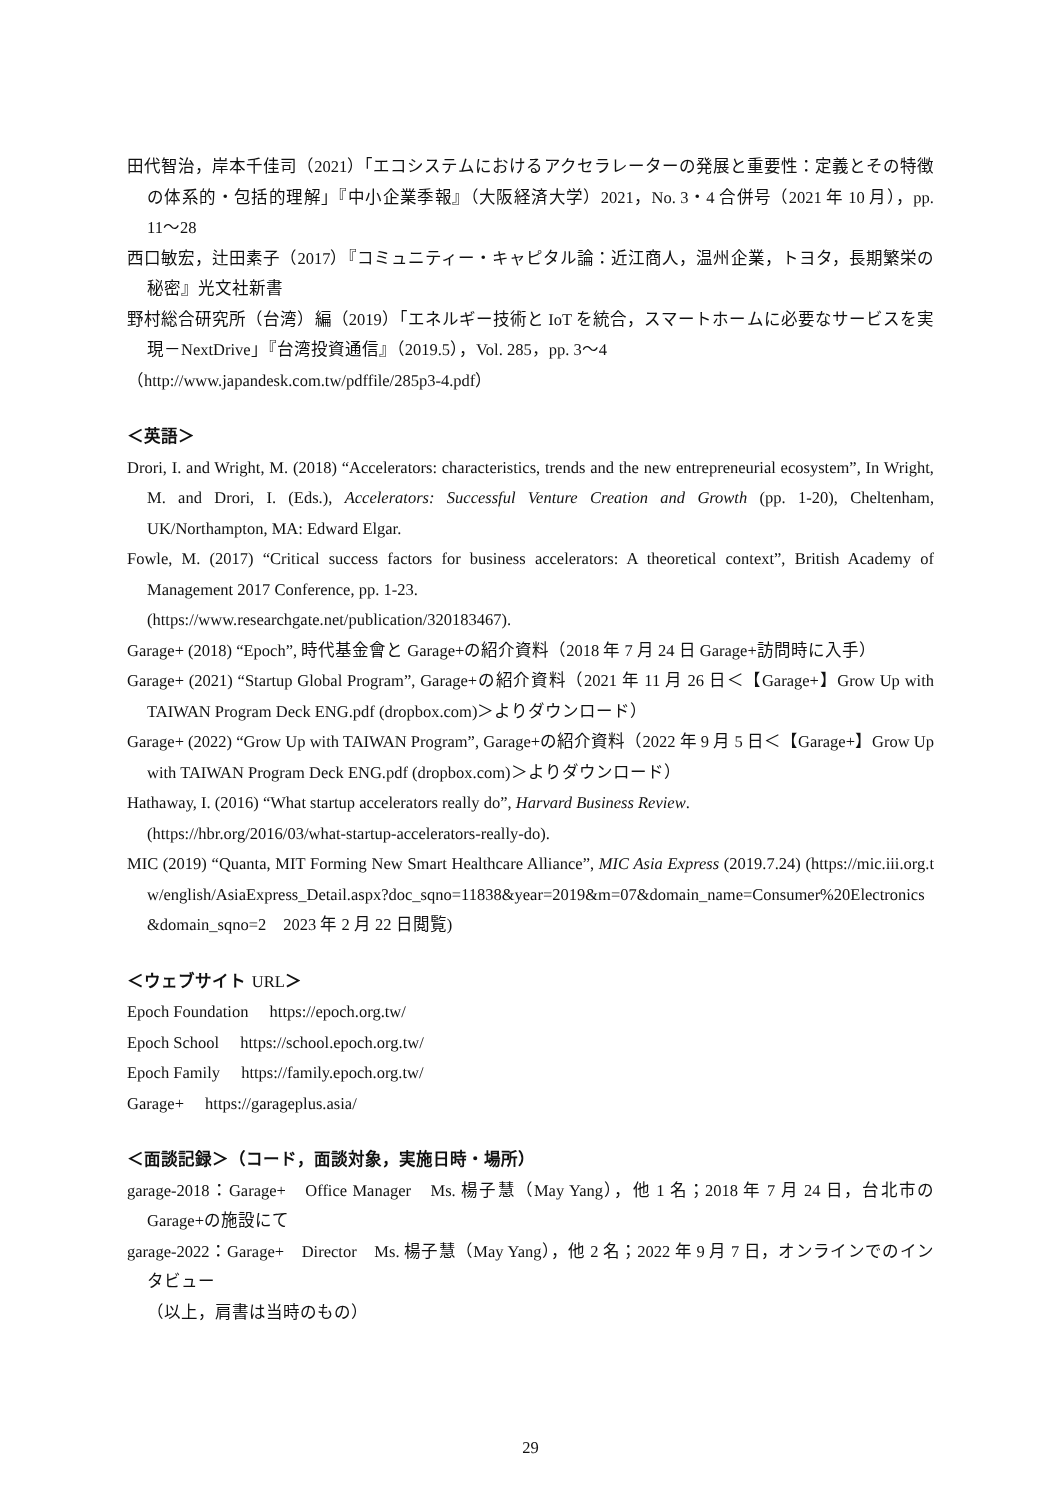田代智治，岸本千佳司（2021）「エコシステムにおけるアクセラレーターの発展と重要性：定義とその特徴の体系的・包括的理解」『中小企業季報』（大阪経済大学）2021，No. 3・4 合併号（2021 年 10 月），pp. 11～28
西口敏宏，辻田素子（2017）『コミュニティー・キャピタル論：近江商人，温州企業，トヨタ，長期繁栄の秘密』光文社新書
野村総合研究所（台湾）編（2019）「エネルギー技術と IoT を統合，スマートホームに必要なサービスを実現－NextDrive」『台湾投資通信』（2019.5），Vol. 285，pp. 3～4
（http://www.japandesk.com.tw/pdffile/285p3-4.pdf）
＜英語＞
Drori, I. and Wright, M. (2018) “Accelerators: characteristics, trends and the new entrepreneurial ecosystem”, In Wright, M. and Drori, I. (Eds.), Accelerators: Successful Venture Creation and Growth (pp. 1-20), Cheltenham, UK/Northampton, MA: Edward Elgar.
Fowle, M. (2017) “Critical success factors for business accelerators: A theoretical context”, British Academy of Management 2017 Conference, pp. 1-23.
(https://www.researchgate.net/publication/320183467).
Garage+ (2018) “Epoch”, 時代基金會と Garage+の紹介資料（2018 年 7 月 24 日 Garage+訪問時に入手）
Garage+ (2021) “Startup Global Program”, Garage+の紹介資料（2021 年 11 月 26 日＜【Garage+】Grow Up with TAIWAN Program Deck ENG.pdf (dropbox.com)＞よりダウンロード）
Garage+ (2022) “Grow Up with TAIWAN Program”, Garage+の紹介資料（2022 年 9 月 5 日＜【Garage+】Grow Up with TAIWAN Program Deck ENG.pdf (dropbox.com)＞よりダウンロード）
Hathaway, I. (2016) “What startup accelerators really do”, Harvard Business Review.
(https://hbr.org/2016/03/what-startup-accelerators-really-do).
MIC (2019) “Quanta, MIT Forming New Smart Healthcare Alliance”, MIC Asia Express (2019.7.24) (https://mic.iii.org.tw/english/AsiaExpress_Detail.aspx?doc_sqno=11838&year=2019&m=07&domain_name=Consumer%20Electronics&domain_sqno=2　2023 年 2 月 22 日閲覧)
＜ウェブサイト URL＞
Epoch Foundation　 https://epoch.org.tw/
Epoch School　 https://school.epoch.org.tw/
Epoch Family　 https://family.epoch.org.tw/
Garage+　 https://garageplus.asia/
＜面談記録＞（コード，面談対象，実施日時・場所）
garage-2018：Garage+　Office Manager　Ms. 楊子慧（May Yang），他 1 名；2018 年 7 月 24 日，台北市の Garage+の施設にて
garage-2022：Garage+　Director　Ms. 楊子慧（May Yang），他 2 名；2022 年 9 月 7 日，オンラインでのインタビュー
（以上，肩書は当時のもの）
29